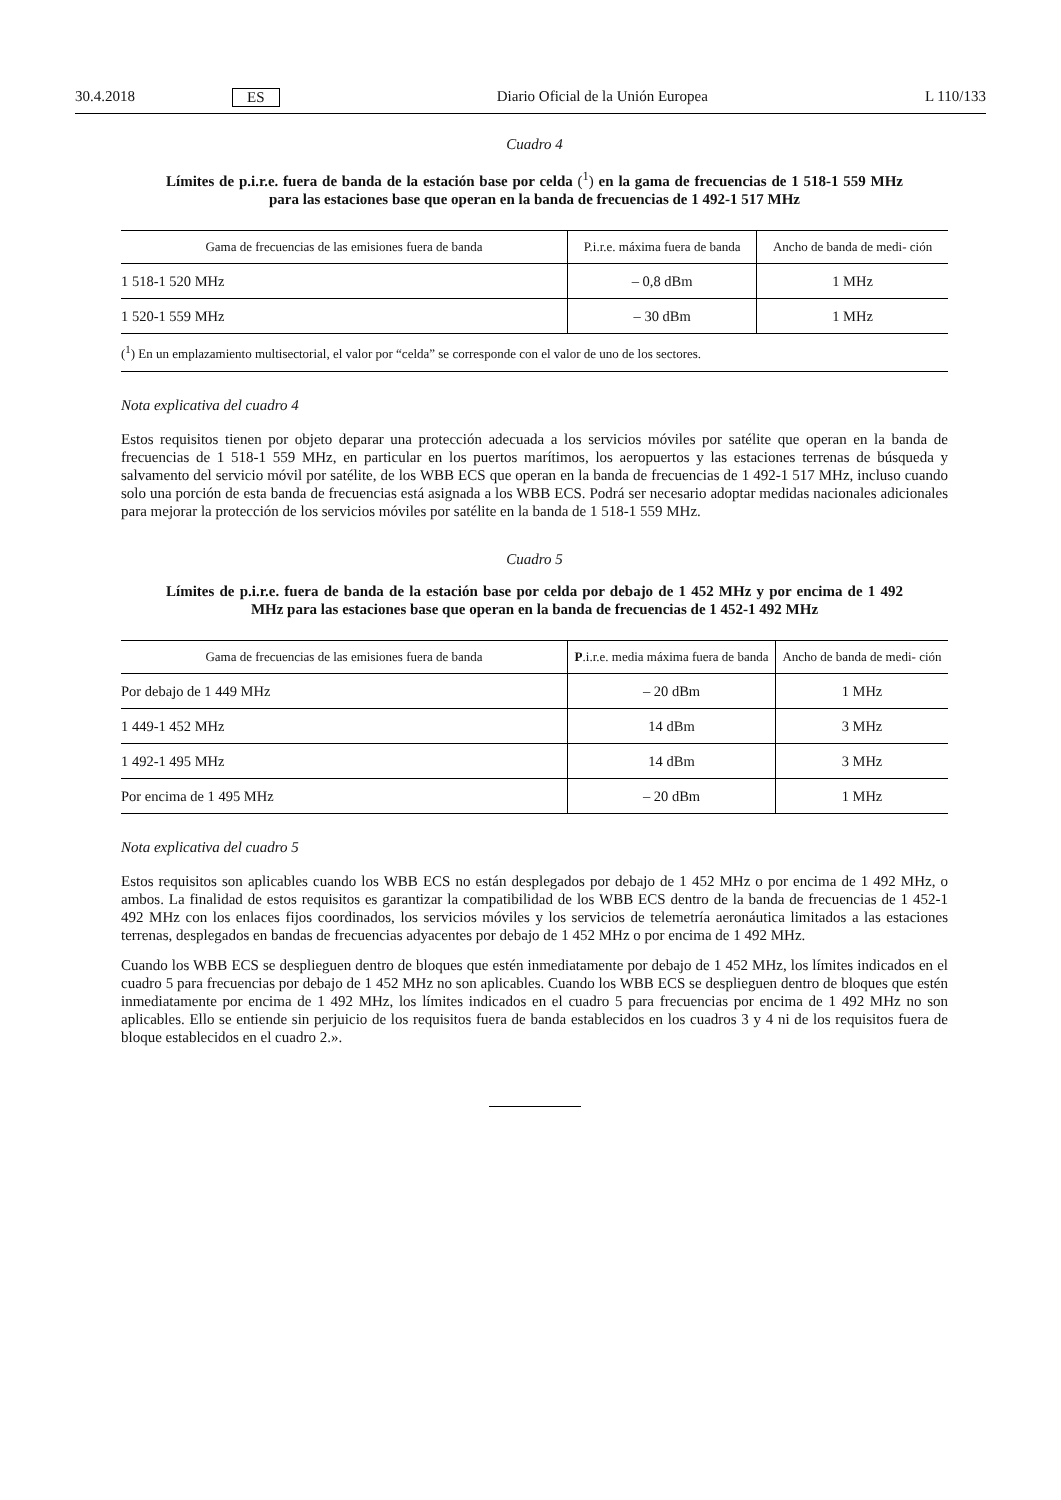30.4.2018 ES Diario Oficial de la Unión Europea L 110/133
Cuadro 4
Límites de p.i.r.e. fuera de banda de la estación base por celda (<sup>1</sup>) en la gama de frecuencias de 1 518-1 559 MHz para las estaciones base que operan en la banda de frecuencias de 1 492-1 517 MHz
| Gama de frecuencias de las emisiones fuera de banda | P.i.r.e. máxima fuera de banda | Ancho de banda de medi- ción |
| --- | --- | --- |
| 1 518-1 520 MHz | – 0,8 dBm | 1 MHz |
| 1 520-1 559 MHz | – 30 dBm | 1 MHz |
| (<sup>1</sup>) En un emplazamiento multisectorial, el valor por “celda” se corresponde con el valor de uno de los sectores. | | |
Nota explicativa del cuadro 4
Estos requisitos tienen por objeto deparar una protección adecuada a los servicios móviles por satélite que operan en la banda de frecuencias de 1 518-1 559 MHz, en particular en los puertos marítimos, los aeropuertos y las estaciones terrenas de búsqueda y salvamento del servicio móvil por satélite, de los WBB ECS que operan en la banda de frecuencias de 1 492-1 517 MHz, incluso cuando solo una porción de esta banda de frecuencias está asignada a los WBB ECS. Podrá ser necesario adoptar medidas nacionales adicionales para mejorar la protección de los servicios móviles por satélite en la banda de 1 518-1 559 MHz.
Cuadro 5
Límites de p.i.r.e. fuera de banda de la estación base por celda por debajo de 1 452 MHz y por encima de 1 492 MHz para las estaciones base que operan en la banda de frecuencias de 1 452-1 492 MHz
| Gama de frecuencias de las emisiones fuera de banda | P .i.r.e. media máxima fuera de banda | Ancho de banda de medi- ción |
| --- | --- | --- |
| Por debajo de 1 449 MHz | – 20 dBm | 1 MHz |
| 1 449-1 452 MHz | 14 dBm | 3 MHz |
| 1 492-1 495 MHz | 14 dBm | 3 MHz |
| Por encima de 1 495 MHz | – 20 dBm | 1 MHz |
Nota explicativa del cuadro 5
Estos requisitos son aplicables cuando los WBB ECS no están desplegados por debajo de 1 452 MHz o por encima de 1 492 MHz, o ambos. La finalidad de estos requisitos es garantizar la compatibilidad de los WBB ECS dentro de la banda de frecuencias de 1 452-1 492 MHz con los enlaces fijos coordinados, los servicios móviles y los servicios de telemetría aeronáutica limitados a las estaciones terrenas, desplegados en bandas de frecuencias adyacentes por debajo de 1 452 MHz o por encima de 1 492 MHz.
Cuando los WBB ECS se desplieguen dentro de bloques que estén inmediatamente por debajo de 1 452 MHz, los límites indicados en el cuadro 5 para frecuencias por debajo de 1 452 MHz no son aplicables. Cuando los WBB ECS se desplieguen dentro de bloques que estén inmediatamente por encima de 1 492 MHz, los límites indicados en el cuadro 5 para frecuencias por encima de 1 492 MHz no son aplicables. Ello se entiende sin perjuicio de los requisitos fuera de banda establecidos en los cuadros 3 y 4 ni de los requisitos fuera de bloque establecidos en el cuadro 2.».